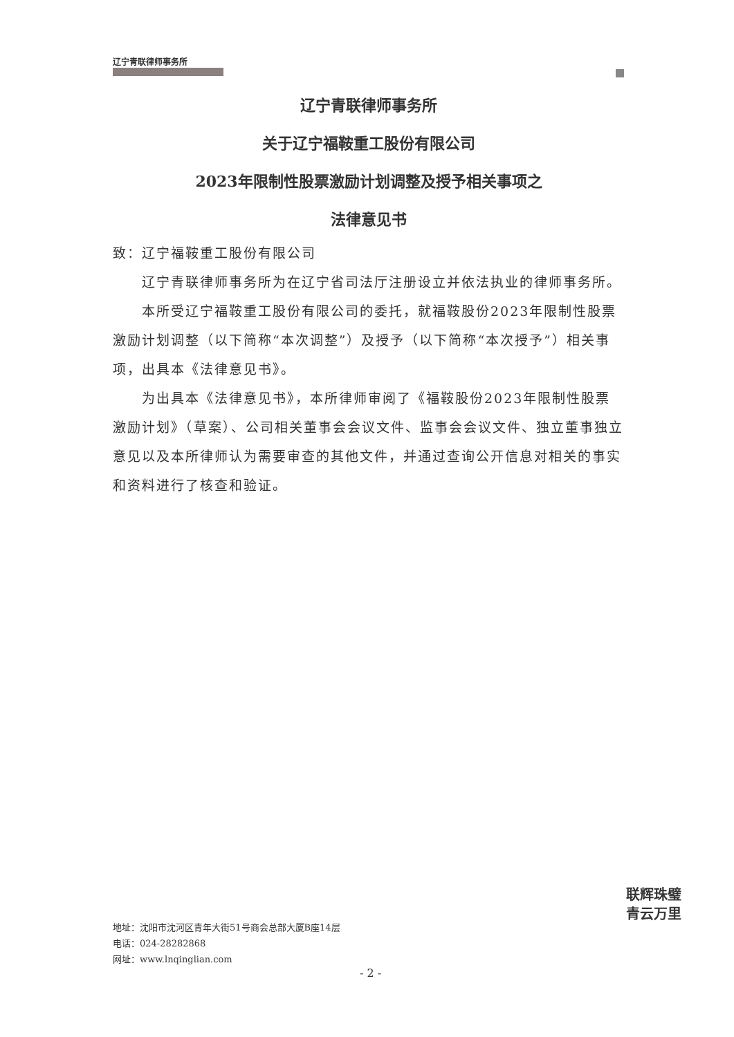辽宁青联律师事务所
辽宁青联律师事务所
关于辽宁福鞍重工股份有限公司
2023年限制性股票激励计划调整及授予相关事项之
法律意见书
致：辽宁福鞍重工股份有限公司
辽宁青联律师事务所为在辽宁省司法厅注册设立并依法执业的律师事务所。
本所受辽宁福鞍重工股份有限公司的委托，就福鞍股份2023年限制性股票激励计划调整（以下简称“本次调整”）及授予（以下简称“本次授予”）相关事项，出具本《法律意见书》。
为出具本《法律意见书》，本所律师审阅了《福鞍股份2023年限制性股票激励计划》（草案）、公司相关董事会会议文件、监事会会议文件、独立董事独立意见以及本所律师认为需要审查的其他文件，并通过查询公开信息对相关的事实和资料进行了核查和验证。
地址：沈阳市沈河区青年大街51号商会总部大厦B座14层
电话：024-28282868
网址：www.lnqinglian.com
- 2 -
联辉珠璧
青云万里